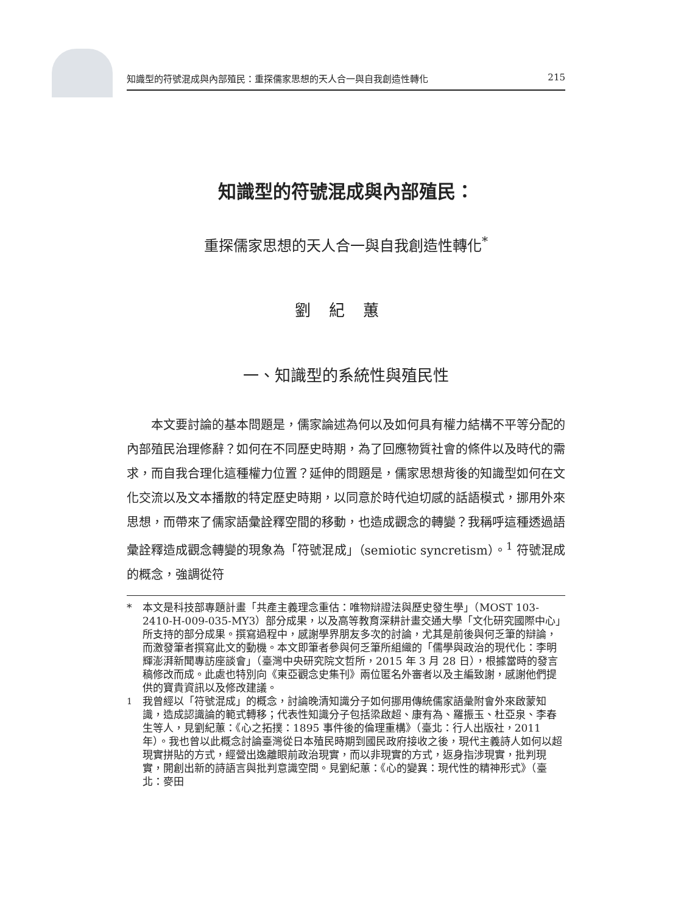知識型的符號混成與內部殖民：重探儒家思想的天人合一與自我創造性轉化 215
知識型的符號混成與內部殖民：
重探儒家思想的天人合一與自我創造性轉化<sup>*</sup>
劉紀蕙
一、知識型的系統性與殖民性
本文要討論的基本問題是，儒家論述為何以及如何具有權力結構不平等分配的內部殖民治理修辭？如何在不同歷史時期，為了回應物質社會的條件以及時代的需求，而自我合理化這種權力位置？延伸的問題是，儒家思想背後的知識型如何在文化交流以及文本播散的特定歷史時期，以同意於時代迫切感的話語模式，挪用外來思想，而帶來了儒家語彙詮釋空間的移動，也造成觀念的轉變？我稱呼這種透過語彙詮釋造成觀念轉變的現象為「符號混成」（semiotic syncretism）。<sup>1</sup> 符號混成的概念，強調從符
* 本文是科技部專題計畫「共產主義理念重估：唯物辯證法與歷史發生學」（MOST 103-2410-H-009-035-MY3）部分成果，以及高等教育深耕計畫交通大學「文化研究國際中心」所支持的部分成果。撰寫過程中，感謝學界朋友多次的討論，尤其是前後與何乏筆的辯論，而激發筆者撰寫此文的動機。本文即筆者參與何乏筆所組織的「儒學與政治的現代化：李明輝澎湃新聞專訪座談會」（臺灣中央研究院文哲所，2015 年 3 月 28 日），根據當時的發言稿修改而成。此處也特別向《東亞觀念史集刊》兩位匿名外審者以及主編致謝，感謝他們提供的寶貴資訊以及修改建議。
<sup>1</sup> 我曾經以「符號混成」的概念，討論晚清知識分子如何挪用傳統儒家語彙附會外來啟蒙知識，造成認識論的範式轉移；代表性知識分子包括梁啟超、康有為、羅振玉、杜亞泉、李春生等人，見劉紀蕙：《心之拓撲：1895 事件後的倫理重構》（臺北：行人出版社，2011 年）。我也曾以此概念討論臺灣從日本殖民時期到國民政府接收之後，現代主義詩人如何以超現實拼貼的方式，經營出逸離眼前政治現實，而以非現實的方式，返身指涉現實，批判現實，開創出新的詩語言與批判意識空間。見劉紀蕙：《心的變異：現代性的精神形式》（臺北：麥田